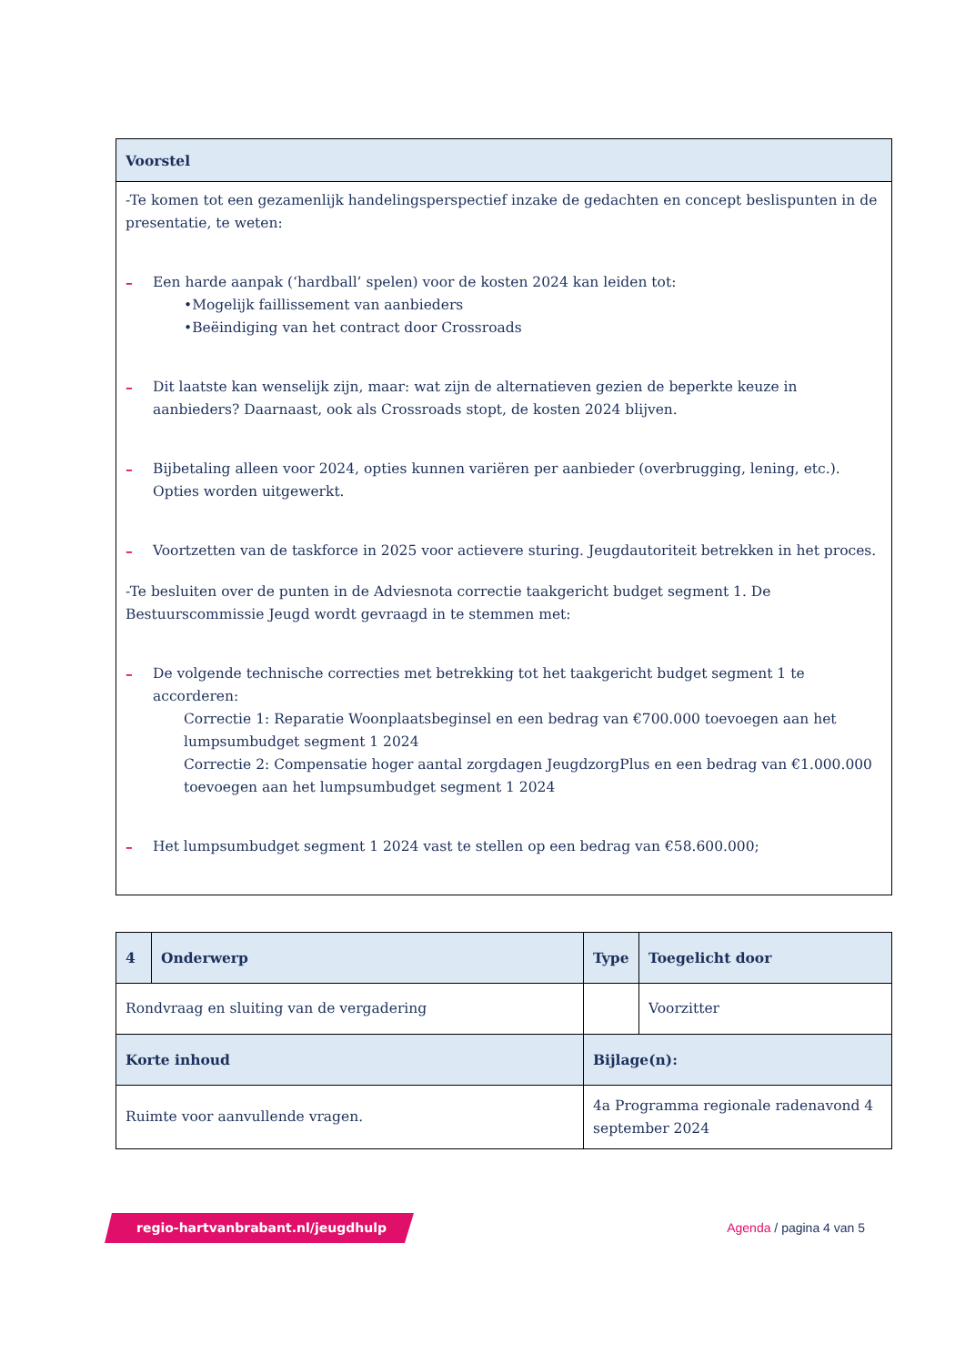| Voorstel |
| --- |
| -Te komen tot een gezamenlijk handelingsperspectief inzake de gedachten en concept beslispunten in de presentatie, te weten: – Een harde aanpak (‘hardball’ spelen) voor de kosten 2024 kan leiden tot: •Mogelijk faillissement van aanbieders •Beëindiging van het contract door Crossroads – Dit laatste kan wenselijk zijn, maar: wat zijn de alternatieven gezien de beperkte keuze in aanbieders? Daarnaast, ook als Crossroads stopt, de kosten 2024 blijven. – Bijbetaling alleen voor 2024, opties kunnen variëren per aanbieder (overbrugging, lening, etc.). Opties worden uitgewerkt. – Voortzetten van de taskforce in 2025 voor actievere sturing. Jeugdautoriteit betrekken in het proces. -Te besluiten over de punten in de Adviesnota correctie taakgericht budget segment 1. De Bestuurscommissie Jeugd wordt gevraagd in te stemmen met: – De volgende technische correcties met betrekking tot het taakgericht budget segment 1 te accorderen: Correctie 1: Reparatie Woonplaatsbeginsel en een bedrag van €700.000 toevoegen aan het lumpsumbudget segment 1 2024 Correctie 2: Compensatie hoger aantal zorgdagen JeugdzorgPlus en een bedrag van €1.000.000 toevoegen aan het lumpsumbudget segment 1 2024 – Het lumpsumbudget segment 1 2024 vast te stellen op een bedrag van €58.600.000; |
| 4 | Onderwerp | Type | Toegelicht door |
| --- | --- | --- | --- |
| Rondvraag en sluiting van de vergadering | | | Voorzitter |
| Korte inhoud | | Bijlage(n): | |
| Ruimte voor aanvullende vragen. | | 4a Programma regionale radenavond 4 september 2024 | |
regio-hartvanbrabant.nl/jeugdhulp
Agenda / pagina 4 van 5